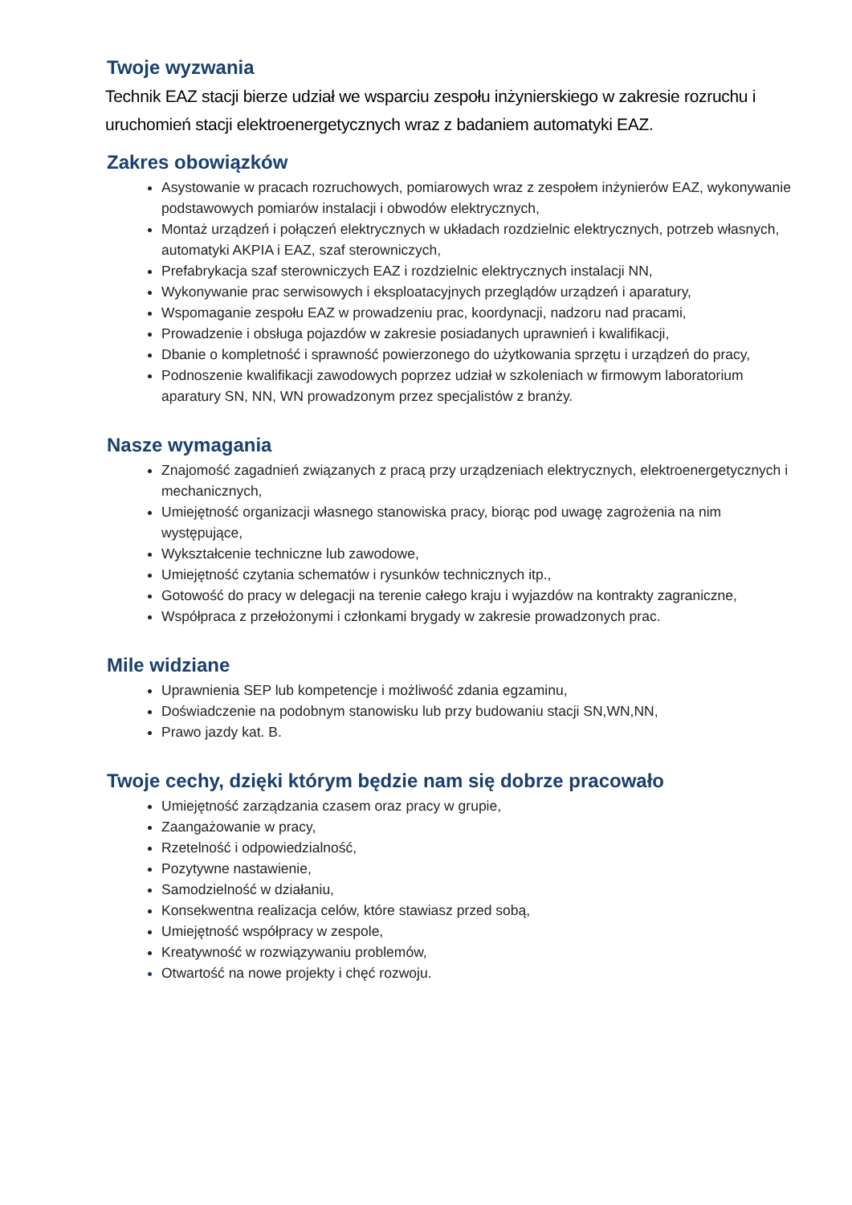Twoje wyzwania
Technik EAZ stacji bierze udział we wsparciu zespołu inżynierskiego w zakresie rozruchu i uruchomień stacji elektroenergetycznych wraz z badaniem automatyki EAZ.
Zakres obowiązków
Asystowanie w pracach rozruchowych, pomiarowych wraz z zespołem inżynierów EAZ, wykonywanie podstawowych pomiarów instalacji i obwodów elektrycznych,
Montaż urządzeń i połączeń elektrycznych w układach rozdzielnic elektrycznych, potrzeb własnych, automatyki AKPIA i EAZ, szaf sterowniczych,
Prefabrykacja szaf sterowniczych EAZ i rozdzielnic elektrycznych instalacji NN,
Wykonywanie prac serwisowych i eksploatacyjnych przeglądów urządzeń i aparatury,
Wspomaganie zespołu EAZ w prowadzeniu prac, koordynacji, nadzoru nad pracami,
Prowadzenie i obsługa pojazdów w zakresie posiadanych uprawnień i kwalifikacji,
Dbanie o kompletność i sprawność powierzonego do użytkowania sprzętu i urządzeń do pracy,
Podnoszenie kwalifikacji zawodowych poprzez udział w szkoleniach w firmowym laboratorium aparatury SN, NN, WN prowadzonym przez specjalistów z branży.
Nasze wymagania
Znajomość zagadnień związanych z pracą przy urządzeniach elektrycznych, elektroenergetycznych i mechanicznych,
Umiejętność organizacji własnego stanowiska pracy, biorąc pod uwagę zagrożenia na nim występujące,
Wykształcenie techniczne lub zawodowe,
Umiejętność czytania schematów i rysunków technicznych itp.,
Gotowość do pracy w delegacji na terenie całego kraju i wyjazdów na kontrakty zagraniczne,
Współpraca z przełożonymi i członkami brygady w zakresie prowadzonych prac.
Mile widziane
Uprawnienia SEP lub kompetencje i możliwość zdania egzaminu,
Doświadczenie na podobnym stanowisku lub przy budowaniu stacji SN,WN,NN,
Prawo jazdy kat. B.
Twoje cechy, dzięki którym będzie nam się dobrze pracowało
Umiejętność zarządzania czasem oraz pracy w grupie,
Zaangażowanie w pracy,
Rzetelność i odpowiedzialność,
Pozytywne nastawienie,
Samodzielność w działaniu,
Konsekwentna realizacja celów, które stawiasz przed sobą,
Umiejętność współpracy w zespole,
Kreatywność w rozwiązywaniu problemów,
Otwartość na nowe projekty i chęć rozwoju.